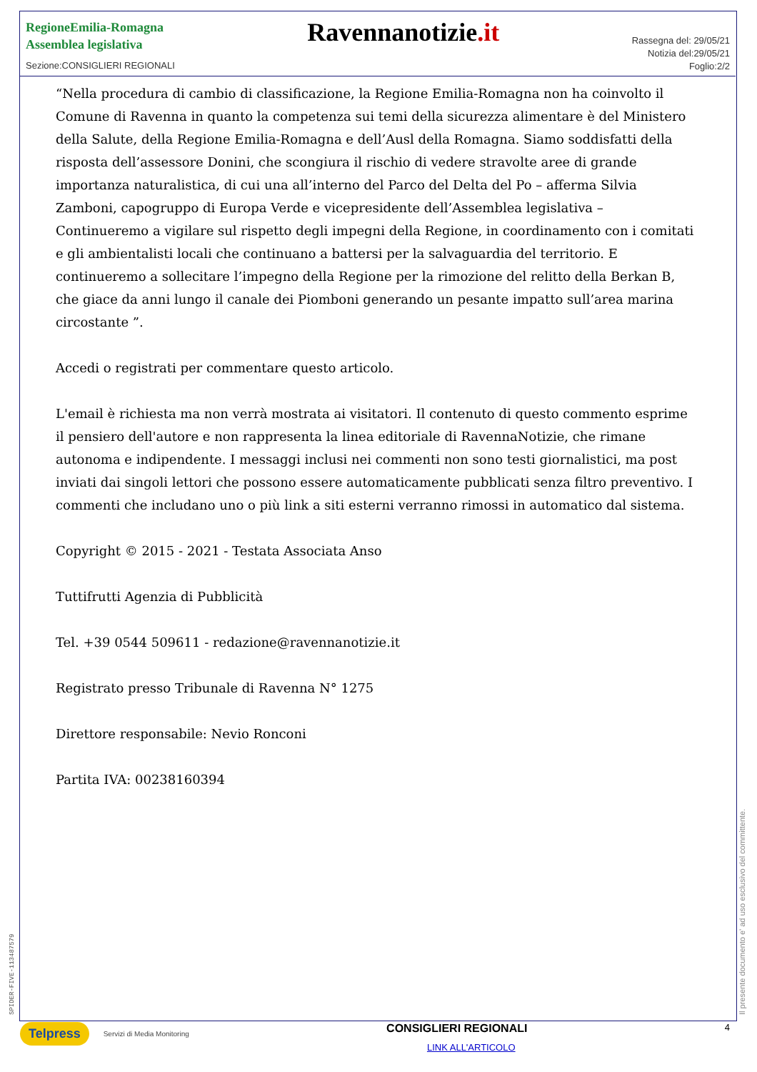RegioneEmilia-Romagna
Assemblea legislativa
Sezione:CONSIGLIERI REGIONALI
Ravennanotizie.it
Rassegna del: 29/05/21
Notizia del:29/05/21
Foglio:2/2
“Nella procedura di cambio di classificazione, la Regione Emilia-Romagna non ha coinvolto il Comune di Ravenna in quanto la competenza sui temi della sicurezza alimentare è del Ministero della Salute, della Regione Emilia-Romagna e dell’Ausl della Romagna. Siamo soddisfatti della risposta dell’assessore Donini, che scongiura il rischio di vedere stravolte aree di grande importanza naturalistica, di cui una all’interno del Parco del Delta del Po – afferma Silvia Zamboni, capogruppo di Europa Verde e vicepresidente dell’Assemblea legislativa – Continueremo a vigilare sul rispetto degli impegni della Regione, in coordinamento con i comitati e gli ambientalisti locali che continuano a battersi per la salvaguardia del territorio. E continueremo a sollecitare l’impegno della Regione per la rimozione del relitto della Berkan B, che giace da anni lungo il canale dei Piomboni generando un pesante impatto sull’area marina circostante ”.
Accedi o registrati per commentare questo articolo.
L'email è richiesta ma non verrà mostrata ai visitatori. Il contenuto di questo commento esprime il pensiero dell'autore e non rappresenta la linea editoriale di RavennaNotizie, che rimane autonoma e indipendente. I messaggi inclusi nei commenti non sono testi giornalistici, ma post inviati dai singoli lettori che possono essere automaticamente pubblicati senza filtro preventivo. I commenti che includano uno o più link a siti esterni verranno rimossi in automatico dal sistema.
Copyright © 2015 - 2021 - Testata Associata Anso
Tuttifrutti Agenzia di Pubblicità
Tel. +39 0544 509611 - redazione@ravennanotizie.it
Registrato presso Tribunale di Ravenna N° 1275
Direttore responsabile: Nevio Ronconi
Partita IVA: 00238160394
SPIDER-FIVE-113487579 Il presente documento e' ad uso esclusivo del committente.
Telpress Servizi di Media Monitoring
CONSIGLIERI REGIONALI
LINK ALL'ARTICOLO
4